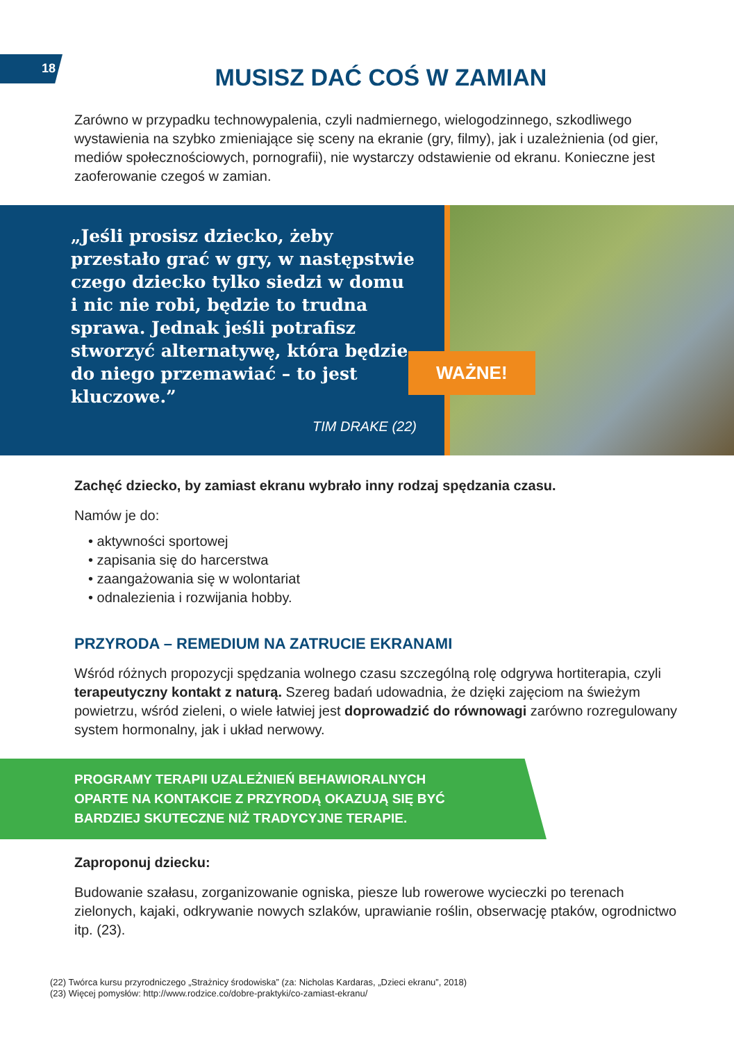18
MUSISZ DAĆ COŚ W ZAMIAN
Zarówno w przypadku technowypalenia, czyli nadmiernego, wielogodzinnego, szkodliwego wystawienia na szybko zmieniające się sceny na ekranie (gry, filmy), jak i uzależnienia (od gier, mediów społecznościowych, pornografii), nie wystarczy odstawienie od ekranu. Konieczne jest zaoferowanie czegoś w zamian.
„Jeśli prosisz dziecko, żeby przestało grać w gry, w następstwie czego dziecko tylko siedzi w domu i nic nie robi, będzie to trudna sprawa. Jednak jeśli potrafisz stworzyć alternatywę, która będzie do niego przemawiać – to jest kluczowe.”
TIM DRAKE (22)
WAŻNE!
Zachęć dziecko, by zamiast ekranu wybrało inny rodzaj spędzania czasu.
Namów je do:
• aktywności sportowej
• zapisania się do harcerstwa
• zaangażowania się w wolontariat
• odnalezienia i rozwijania hobby.
PRZYRODA – REMEDIUM NA ZATRUCIE EKRANAMI
Wśród różnych propozycji spędzania wolnego czasu szczególną rolę odgrywa hortiterapia, czyli terapeutyczny kontakt z naturą. Szereg badań udowadnia, że dzięki zajęciom na świeżym powietrzu, wśród zieleni, o wiele łatwiej jest doprowadzić do równowagi zarówno rozregulowany system hormonalny, jak i układ nerwowy.
PROGRAMY TERAPII UZALEŻNIEŃ BEHAWIORALNYCH
OPARTE NA KONTAKCIE Z PRZYRODĄ OKAZUJĄ SIĘ BYĆ
BARDZIEJ SKUTECZNE NIŻ TRADYCYJNE TERAPIE.
Zaproponuj dziecku:
Budowanie szałasu, zorganizowanie ogniska, piesze lub rowerowe wycieczki po terenach zielonych, kajaki, odkrywanie nowych szlaków, uprawianie roślin, obserwację ptaków, ogrodnictwo itp. (23).
(22) Twórca kursu przyrodniczego „Strażnicy środowiska” (za: Nicholas Kardaras, „Dzieci ekranu”, 2018)
(23) Więcej pomysłów: http://www.rodzice.co/dobre-praktyki/co-zamiast-ekranu/